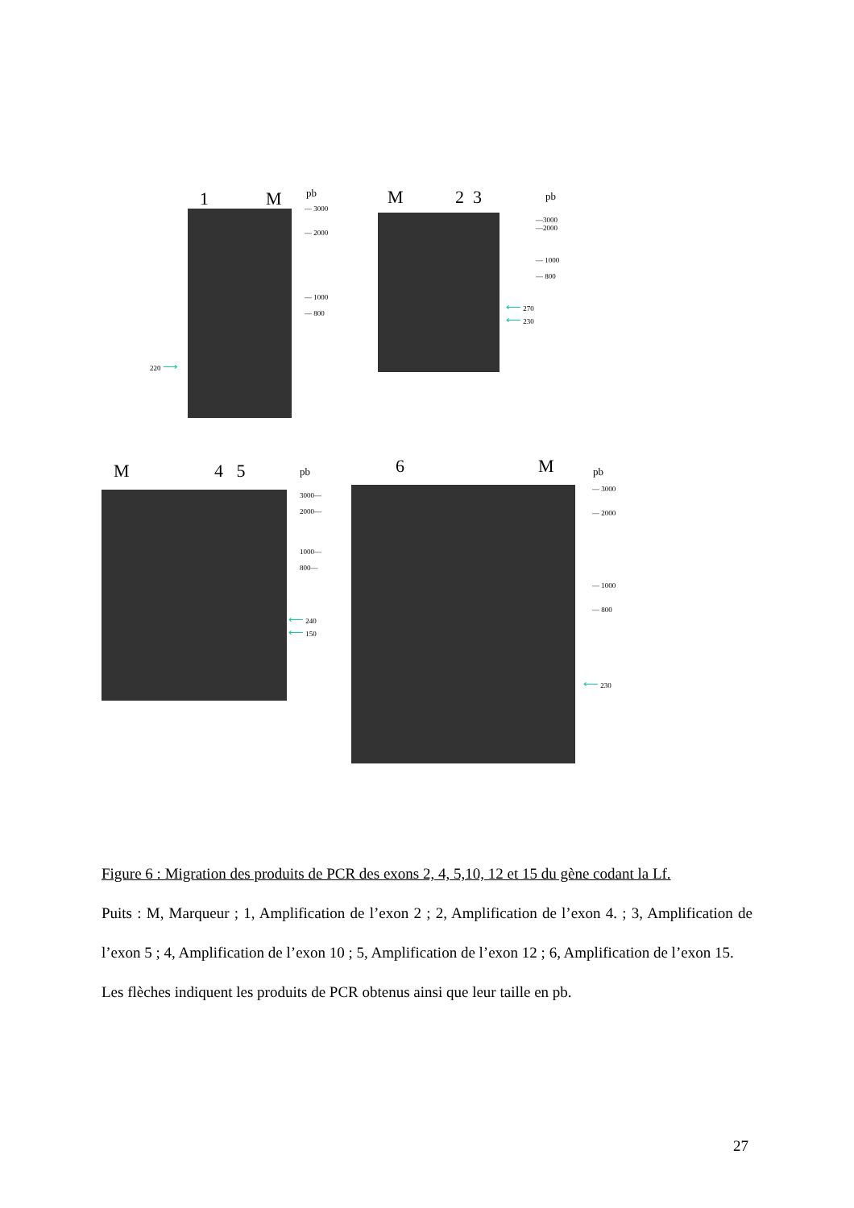1 M pb
— 3000
— 2000
— 1000
— 800
220 ⟶
M 2 3 pb
—3000
—2000
— 1000
— 800
⟵ 270
⟵ 230
M 4 5 pb
3000—
2000—
1000—
800—
⟵ 240
⟵ 150
6 M pb
— 3000
— 2000
— 1000
— 800
⟵ 230
Figure 6 : Migration des produits de PCR des exons 2, 4, 5,10, 12 et 15 du gène codant la Lf.
Puits : M, Marqueur ; 1, Amplification de l’exon 2 ; 2, Amplification de l’exon 4. ; 3, Amplification de l’exon 5 ; 4, Amplification de l’exon 10 ; 5, Amplification de l’exon 12 ; 6, Amplification de l’exon 15.
Les flèches indiquent les produits de PCR obtenus ainsi que leur taille en pb.
27